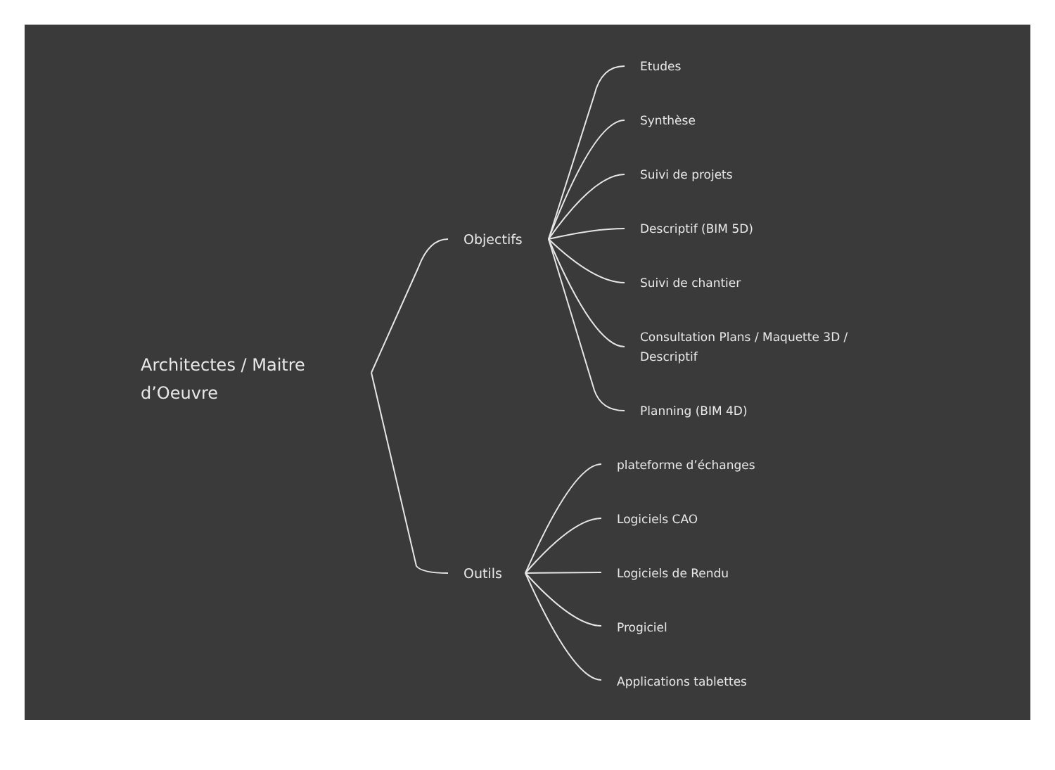Architectes / Maitre
d’Oeuvre
Objectifs
Outils
Etudes
Synthèse
Suivi de projets
Descriptif (BIM 5D)
Suivi de chantier
Consultation Plans / Maquette 3D /
Descriptif
Planning (BIM 4D)
plateforme d’échanges
Logiciels CAO
Logiciels de Rendu
Progiciel
Applications tablettes